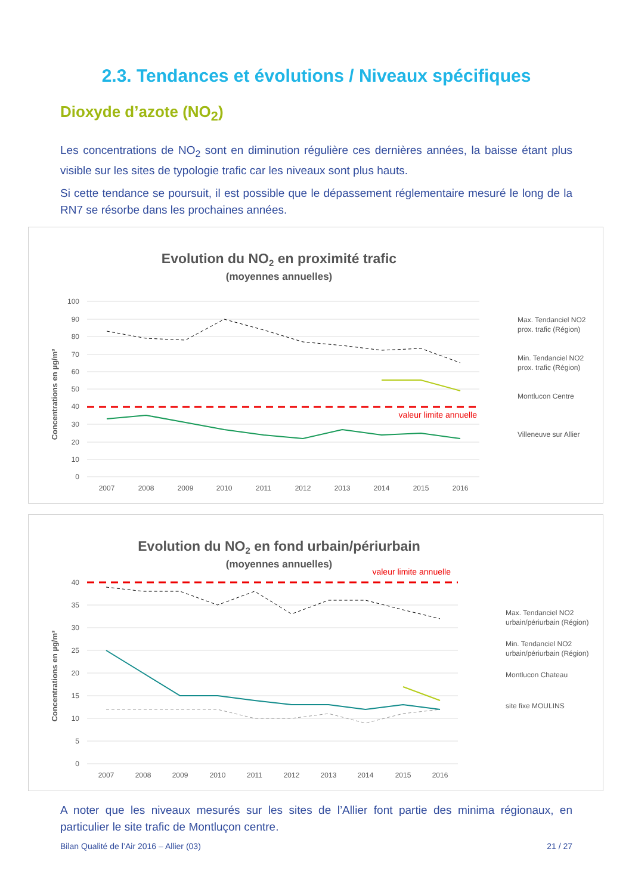2.3. Tendances et évolutions / Niveaux spécifiques
Dioxyde d’azote (NO<sub>2</sub>)
Les concentrations de NO<sub>2</sub> sont en diminution régulière ces dernières années, la baisse étant plus visible sur les sites de typologie trafic car les niveaux sont plus hauts.
Si cette tendance se poursuit, il est possible que le dépassement réglementaire mesuré le long de la RN7 se résorbe dans les prochaines années.
Evolution du NO2 en proximité trafic
(moyennes annuelles)
Concentrations en µg/m³
100
90
80
70
60
50
40
30
20
10
0
2007
2008
2009
2010
2011
2012
2013
2014
2015
2016
valeur limite annuelle
Max. Tendanciel NO2
prox. trafic (Région)
Min. Tendanciel NO2
prox. trafic (Région)
Montlucon Centre
Villeneuve sur Allier
Evolution du NO2 en fond urbain/périurbain
(moyennes annuelles)
Concentrations en µg/m³
40
35
30
25
20
15
10
5
0
2007
2008
2009
2010
2011
2012
2013
2014
2015
2016
valeur limite annuelle
Max. Tendanciel NO2
urbain/périurbain (Région)
Min. Tendanciel NO2
urbain/périurbain (Région)
Montlucon Chateau
site fixe MOULINS
A noter que les niveaux mesurés sur les sites de l’Allier font partie des minima régionaux, en particulier le site trafic de Montluçon centre.
Bilan Qualité de l’Air 2016 – Allier (03) 21 / 27